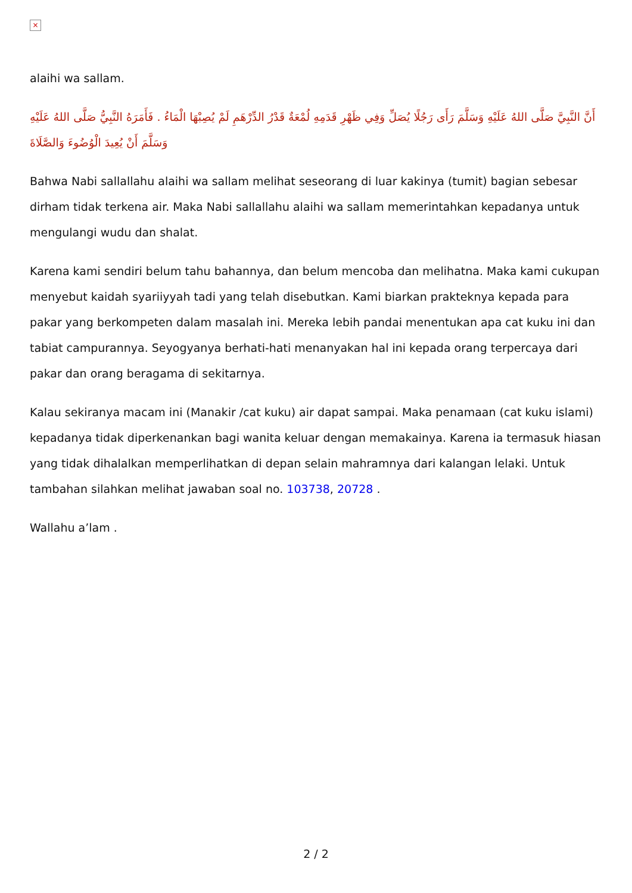×
alaihi wa sallam.
أَنَّ النَّبِيَّ صَلَّى اللهُ عَلَيْهِ وَسَلَّمَ رَأَى رَجُلًا يُصَلِّ وَفِي ظَهْرِ قَدَمِهِ لُمْعَةٌ قَدْرُ الدِّرْهَمِ لَمْ يُصِبْهَا الْمَاءُ . فَأَمَرَهُ النَّبِيُّ صَلَّى اللهُ عَلَيْهِ وَسَلَّمَ أَنْ يُعِيدَ الْوُضُوءَ وَالصَّلَاةَ
Bahwa Nabi sallallahu alaihi wa sallam melihat seseorang di luar kakinya (tumit) bagian sebesar dirham tidak terkena air. Maka Nabi sallallahu alaihi wa sallam memerintahkan kepadanya untuk mengulangi wudu dan shalat.
Karena kami sendiri belum tahu bahannya, dan belum mencoba dan melihatna. Maka kami cukupan menyebut kaidah syariiyyah tadi yang telah disebutkan. Kami biarkan prakteknya kepada para pakar yang berkompeten dalam masalah ini. Mereka lebih pandai menentukan apa cat kuku ini dan tabiat campurannya. Seyogyanya berhati-hati menanyakan hal ini kepada orang terpercaya dari pakar dan orang beragama di sekitarnya.
Kalau sekiranya macam ini (Manakir /cat kuku) air dapat sampai. Maka penamaan (cat kuku islami) kepadanya tidak diperkenankan bagi wanita keluar dengan memakainya. Karena ia termasuk hiasan yang tidak dihalalkan memperlihatkan di depan selain mahramnya dari kalangan lelaki. Untuk tambahan silahkan melihat jawaban soal no. 103738, 20728 .
Wallahu a’lam .
2 / 2